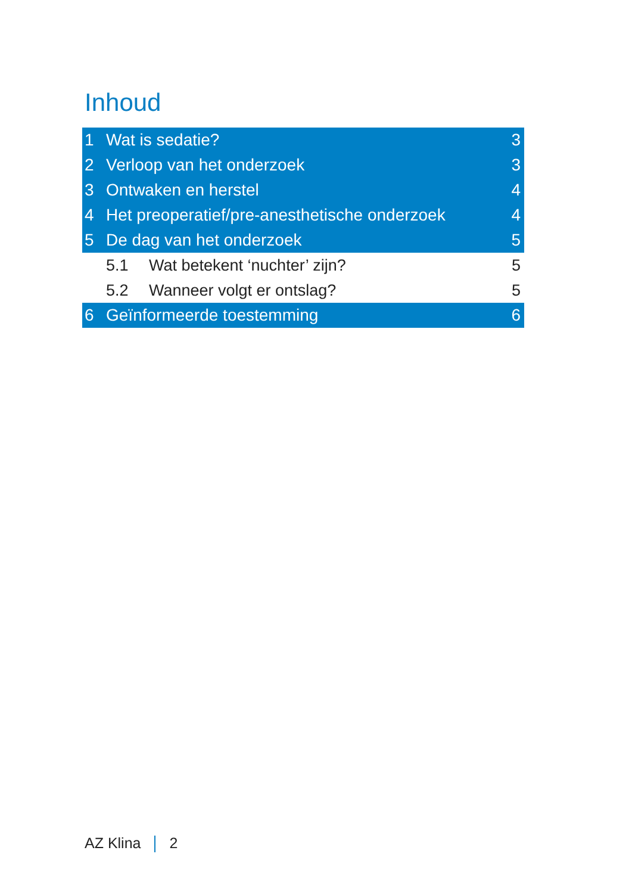Inhoud
1 Wat is sedatie? 3
2 Verloop van het onderzoek 3
3 Ontwaken en herstel 4
4 Het preoperatief/pre-anesthetische onderzoek 4
5 De dag van het onderzoek 5
5.1 Wat betekent ‘nuchter’ zijn? 5
5.2 Wanneer volgt er ontslag? 5
6 Geïnformeerde toestemming 6
AZ Klina 2